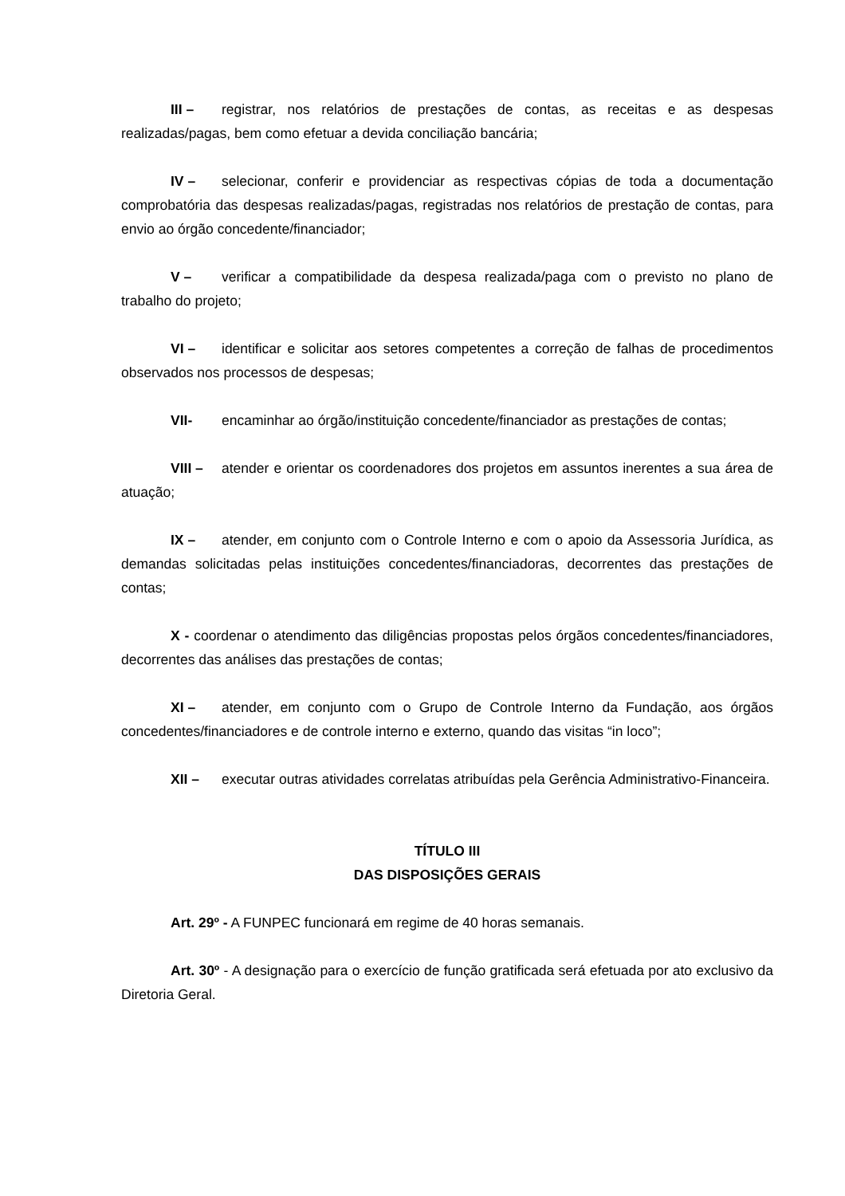III – registrar, nos relatórios de prestações de contas, as receitas e as despesas realizadas/pagas, bem como efetuar a devida conciliação bancária;
IV – selecionar, conferir e providenciar as respectivas cópias de toda a documentação comprobatória das despesas realizadas/pagas, registradas nos relatórios de prestação de contas, para envio ao órgão concedente/financiador;
V – verificar a compatibilidade da despesa realizada/paga com o previsto no plano de trabalho do projeto;
VI – identificar e solicitar aos setores competentes a correção de falhas de procedimentos observados nos processos de despesas;
VII- encaminhar ao órgão/instituição concedente/financiador as prestações de contas;
VIII – atender e orientar os coordenadores dos projetos em assuntos inerentes a sua área de atuação;
IX – atender, em conjunto com o Controle Interno e com o apoio da Assessoria Jurídica, as demandas solicitadas pelas instituições concedentes/financiadoras, decorrentes das prestações de contas;
X - coordenar o atendimento das diligências propostas pelos órgãos concedentes/financiadores, decorrentes das análises das prestações de contas;
XI – atender, em conjunto com o Grupo de Controle Interno da Fundação, aos órgãos concedentes/financiadores e de controle interno e externo, quando das visitas “in loco”;
XII – executar outras atividades correlatas atribuídas pela Gerência Administrativo-Financeira.
TÍTULO III
DAS DISPOSIÇÕES GERAIS
Art. 29º - A FUNPEC funcionará em regime de 40 horas semanais.
Art. 30º - A designação para o exercício de função gratificada será efetuada por ato exclusivo da Diretoria Geral.